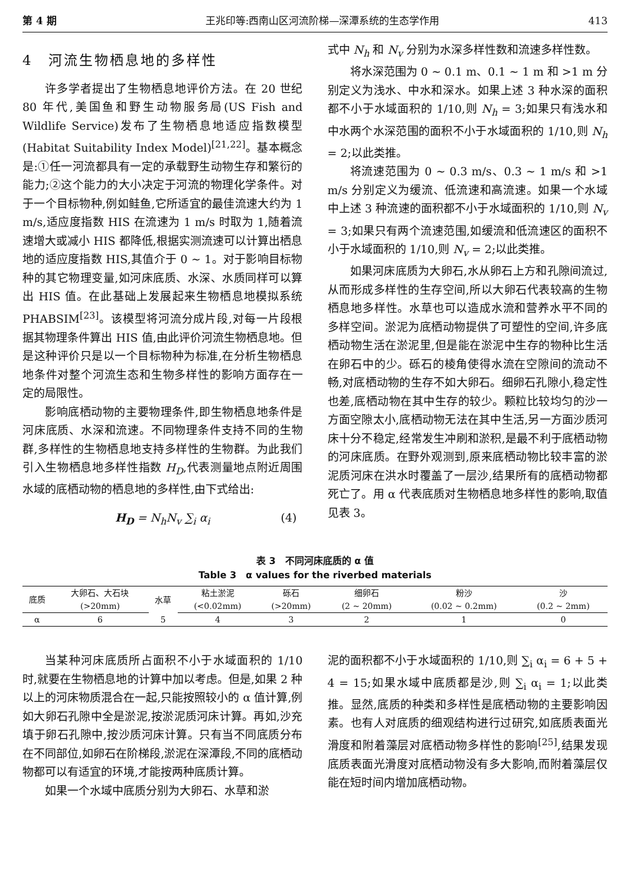第 4 期 王兆印等:西南山区河流阶梯—深潭系统的生态学作用 413
4　河流生物栖息地的多样性
许多学者提出了生物栖息地评价方法。在 20 世纪 80 年代,美国鱼和野生动物服务局(US Fish and Wildlife Service)发布了生物栖息地适应指数模型(Habitat Suitability Index Model)<sup>[21,22]</sup>。基本概念是:①任一河流都具有一定的承载野生动物生存和繁衍的能力;②这个能力的大小决定于河流的物理化学条件。对于一个目标物种,例如鲑鱼,它所适宜的最佳流速大约为 1 m/s,适应度指数 HIS 在流速为 1 m/s 时取为 1,随着流速增大或减小 HIS 都降低,根据实测流速可以计算出栖息地的适应度指数 HIS,其值介于 0 ~ 1。对于影响目标物种的其它物理变量,如河床底质、水深、水质同样可以算出 HIS 值。在此基础上发展起来生物栖息地模拟系统 PHABSIM<sup>[23]</sup>。该模型将河流分成片段,对每一片段根据其物理条件算出 HIS 值,由此评价河流生物栖息地。但是这种评价只是以一个目标物种为标准,在分析生物栖息地条件对整个河流生态和生物多样性的影响方面存在一定的局限性。
影响底栖动物的主要物理条件,即生物栖息地条件是河床底质、水深和流速。不同物理条件支持不同的生物群,多样性的生物栖息地支持多样性的生物群。为此我们引入生物栖息地多样性指数 H<sub>D</sub>,代表测量地点附近周围水域的底栖动物的栖息地的多样性,由下式给出:
H<sub>D</sub> = N<sub>h</sub>N<sub>v</sub> ∑<sub>i</sub> α<sub>i</sub> (4)
式中 N<sub>h</sub> 和 N<sub>v</sub> 分别为水深多样性数和流速多样性数。
将水深范围为 0 ~ 0.1 m、0.1 ~ 1 m 和 >1 m 分别定义为浅水、中水和深水。如果上述 3 种水深的面积都不小于水域面积的 1/10,则 N<sub>h</sub> = 3;如果只有浅水和中水两个水深范围的面积不小于水域面积的 1/10,则 N<sub>h</sub> = 2;以此类推。
将流速范围为 0 ~ 0.3 m/s、0.3 ~ 1 m/s 和 >1 m/s 分别定义为缓流、低流速和高流速。如果一个水域中上述 3 种流速的面积都不小于水域面积的 1/10,则 N<sub>v</sub> = 3;如果只有两个流速范围,如缓流和低流速区的面积不小于水域面积的 1/10,则 N<sub>v</sub> = 2;以此类推。
如果河床底质为大卵石,水从卵石上方和孔隙间流过,从而形成多样性的生存空间,所以大卵石代表较高的生物栖息地多样性。水草也可以造成水流和营养水平不同的多样空间。淤泥为底栖动物提供了可塑性的空间,许多底栖动物生活在淤泥里,但是能在淤泥中生存的物种比生活在卵石中的少。砾石的棱角使得水流在空隙间的流动不畅,对底栖动物的生存不如大卵石。细卵石孔隙小,稳定性也差,底栖动物在其中生存的较少。颗粒比较均匀的沙一方面空隙太小,底栖动物无法在其中生活,另一方面沙质河床十分不稳定,经常发生冲刷和淤积,是最不利于底栖动物的河床底质。在野外观测到,原来底栖动物比较丰富的淤泥质河床在洪水时覆盖了一层沙,结果所有的底栖动物都死亡了。用 α 代表底质对生物栖息地多样性的影响,取值见表 3。
表 3　不同河床底质的 α 值
Table 3　α values for the riverbed materials
| 底质 | 大卵石、大石块 | 水草 | 粘土淤泥 | 砾石 | 细卵石 | 粉沙 | 沙 |
| --- | --- | --- | --- | --- | --- | --- | --- |
| | (>20mm) | | (<0.02mm) | (>20mm) | (2 ~ 20mm) | (0.02 ~ 0.2mm) | (0.2 ~ 2mm) |
| α | 6 | 5 | 4 | 3 | 2 | 1 | 0 |
当某种河床底质所占面积不小于水域面积的 1/10 时,就要在生物栖息地的计算中加以考虑。但是,如果 2 种以上的河床物质混合在一起,只能按照较小的 α 值计算,例如大卵石孔隙中全是淤泥,按淤泥质河床计算。再如,沙充填于卵石孔隙中,按沙质河床计算。只有当不同底质分布在不同部位,如卵石在阶梯段,淤泥在深潭段,不同的底栖动物都可以有适宜的环境,才能按两种底质计算。
如果一个水域中底质分别为大卵石、水草和淤
泥的面积都不小于水域面积的 1/10,则 ∑<sub>i</sub> α<sub>i</sub> = 6 + 5 + 4 = 15;如果水域中底质都是沙,则 ∑<sub>i</sub> α<sub>i</sub> = 1;以此类推。显然,底质的种类和多样性是底栖动物的主要影响因素。也有人对底质的细观结构进行过研究,如底质表面光滑度和附着藻层对底栖动物多样性的影响<sup>[25]</sup>,结果发现底质表面光滑度对底栖动物没有多大影响,而附着藻层仅能在短时间内增加底栖动物。